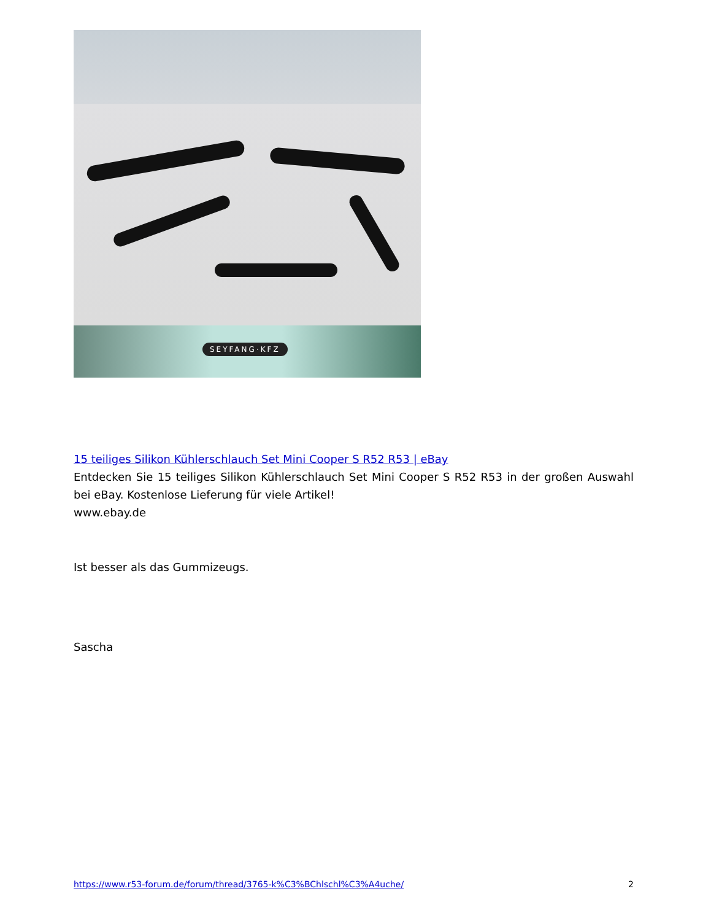SEYFANG·KFZ
15 teiliges Silikon Kühlerschlauch Set Mini Cooper S R52 R53 | eBay
Entdecken Sie 15 teiliges Silikon Kühlerschlauch Set Mini Cooper S R52 R53 in der großen Auswahl bei eBay. Kostenlose Lieferung für viele Artikel!
www.ebay.de
Ist besser als das Gummizeugs.
Sascha
https://www.r53-forum.de/forum/thread/3765-k%C3%BChlschl%C3%A4uche/ 2